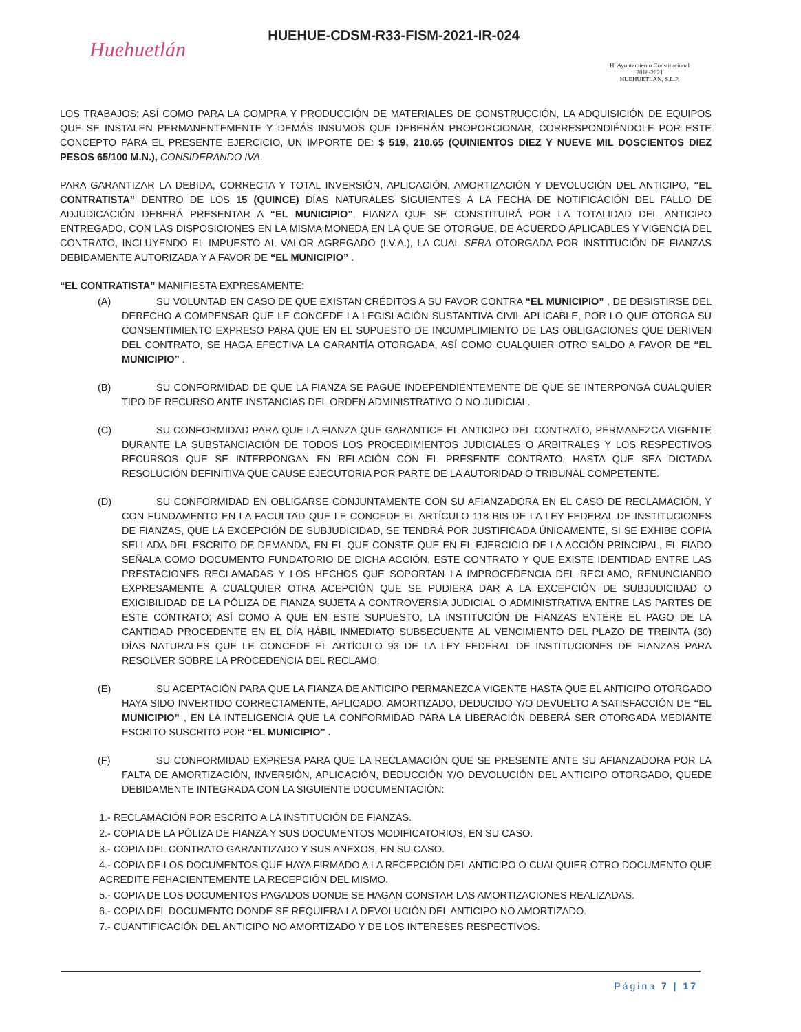Huehuetlán
HUEHUE-CDSM-R33-FISM-2021-IR-024
H. Ayuntamiento Constitucional
2018-2021
HUEHUETLAN, S.L.P.
LOS TRABAJOS; ASÍ COMO PARA LA COMPRA Y PRODUCCIÓN DE MATERIALES DE CONSTRUCCIÓN, LA ADQUISICIÓN DE EQUIPOS QUE SE INSTALEN PERMANENTEMENTE Y DEMÁS INSUMOS QUE DEBERÁN PROPORCIONAR, CORRESPONDIÉNDOLE POR ESTE CONCEPTO PARA EL PRESENTE EJERCICIO, UN IMPORTE DE: $ 519, 210.65 (QUINIENTOS DIEZ Y NUEVE MIL DOSCIENTOS DIEZ PESOS 65/100 M.N.), CONSIDERANDO IVA.
PARA GARANTIZAR LA DEBIDA, CORRECTA Y TOTAL INVERSIÓN, APLICACIÓN, AMORTIZACIÓN Y DEVOLUCIÓN DEL ANTICIPO, “EL CONTRATISTA” DENTRO DE LOS 15 (QUINCE) DÍAS NATURALES SIGUIENTES A LA FECHA DE NOTIFICACIÓN DEL FALLO DE ADJUDICACIÓN DEBERÁ PRESENTAR A “EL MUNICIPIO”, FIANZA QUE SE CONSTITUIRÁ POR LA TOTALIDAD DEL ANTICIPO ENTREGADO, CON LAS DISPOSICIONES EN LA MISMA MONEDA EN LA QUE SE OTORGUE, DE ACUERDO APLICABLES Y VIGENCIA DEL CONTRATO, INCLUYENDO EL IMPUESTO AL VALOR AGREGADO (I.V.A.), LA CUAL SERA OTORGADA POR INSTITUCIÓN DE FIANZAS DEBIDAMENTE AUTORIZADA Y A FAVOR DE “EL MUNICIPIO” .
“EL CONTRATISTA” MANIFIESTA EXPRESAMENTE:
(A) SU VOLUNTAD EN CASO DE QUE EXISTAN CRÉDITOS A SU FAVOR CONTRA “EL MUNICIPIO” , DE DESISTIRSE DEL DERECHO A COMPENSAR QUE LE CONCEDE LA LEGISLACIÓN SUSTANTIVA CIVIL APLICABLE, POR LO QUE OTORGA SU CONSENTIMIENTO EXPRESO PARA QUE EN EL SUPUESTO DE INCUMPLIMIENTO DE LAS OBLIGACIONES QUE DERIVEN DEL CONTRATO, SE HAGA EFECTIVA LA GARANTÍA OTORGADA, ASÍ COMO CUALQUIER OTRO SALDO A FAVOR DE “EL MUNICIPIO” .
(B) SU CONFORMIDAD DE QUE LA FIANZA SE PAGUE INDEPENDIENTEMENTE DE QUE SE INTERPONGA CUALQUIER TIPO DE RECURSO ANTE INSTANCIAS DEL ORDEN ADMINISTRATIVO O NO JUDICIAL.
(C) SU CONFORMIDAD PARA QUE LA FIANZA QUE GARANTICE EL ANTICIPO DEL CONTRATO, PERMANEZCA VIGENTE DURANTE LA SUBSTANCIACIÓN DE TODOS LOS PROCEDIMIENTOS JUDICIALES O ARBITRALES Y LOS RESPECTIVOS RECURSOS QUE SE INTERPONGAN EN RELACIÓN CON EL PRESENTE CONTRATO, HASTA QUE SEA DICTADA RESOLUCIÓN DEFINITIVA QUE CAUSE EJECUTORIA POR PARTE DE LA AUTORIDAD O TRIBUNAL COMPETENTE.
(D) SU CONFORMIDAD EN OBLIGARSE CONJUNTAMENTE CON SU AFIANZADORA EN EL CASO DE RECLAMACIÓN, Y CON FUNDAMENTO EN LA FACULTAD QUE LE CONCEDE EL ARTÍCULO 118 BIS DE LA LEY FEDERAL DE INSTITUCIONES DE FIANZAS, QUE LA EXCEPCIÓN DE SUBJUDICIDAD, SE TENDRÁ POR JUSTIFICADA ÚNICAMENTE, SI SE EXHIBE COPIA SELLADA DEL ESCRITO DE DEMANDA, EN EL QUE CONSTE QUE EN EL EJERCICIO DE LA ACCIÓN PRINCIPAL, EL FIADO SEÑALA COMO DOCUMENTO FUNDATORIO DE DICHA ACCIÓN, ESTE CONTRATO Y QUE EXISTE IDENTIDAD ENTRE LAS PRESTACIONES RECLAMADAS Y LOS HECHOS QUE SOPORTAN LA IMPROCEDENCIA DEL RECLAMO, RENUNCIANDO EXPRESAMENTE A CUALQUIER OTRA ACEPCIÓN QUE SE PUDIERA DAR A LA EXCEPCIÓN DE SUBJUDICIDAD O EXIGIBILIDAD DE LA PÓLIZA DE FIANZA SUJETA A CONTROVERSIA JUDICIAL O ADMINISTRATIVA ENTRE LAS PARTES DE ESTE CONTRATO; ASÍ COMO A QUE EN ESTE SUPUESTO, LA INSTITUCIÓN DE FIANZAS ENTERE EL PAGO DE LA CANTIDAD PROCEDENTE EN EL DÍA HÁBIL INMEDIATO SUBSECUENTE AL VENCIMIENTO DEL PLAZO DE TREINTA (30) DÍAS NATURALES QUE LE CONCEDE EL ARTÍCULO 93 DE LA LEY FEDERAL DE INSTITUCIONES DE FIANZAS PARA RESOLVER SOBRE LA PROCEDENCIA DEL RECLAMO.
(E) SU ACEPTACIÓN PARA QUE LA FIANZA DE ANTICIPO PERMANEZCA VIGENTE HASTA QUE EL ANTICIPO OTORGADO HAYA SIDO INVERTIDO CORRECTAMENTE, APLICADO, AMORTIZADO, DEDUCIDO Y/O DEVUELTO A SATISFACCIÓN DE “EL MUNICIPIO” , EN LA INTELIGENCIA QUE LA CONFORMIDAD PARA LA LIBERACIÓN DEBERÁ SER OTORGADA MEDIANTE ESCRITO SUSCRITO POR “EL MUNICIPIO” .
(F) SU CONFORMIDAD EXPRESA PARA QUE LA RECLAMACIÓN QUE SE PRESENTE ANTE SU AFIANZADORA POR LA FALTA DE AMORTIZACIÓN, INVERSIÓN, APLICACIÓN, DEDUCCIÓN Y/O DEVOLUCIÓN DEL ANTICIPO OTORGADO, QUEDE DEBIDAMENTE INTEGRADA CON LA SIGUIENTE DOCUMENTACIÓN:
1.- RECLAMACIÓN POR ESCRITO A LA INSTITUCIÓN DE FIANZAS.
2.- COPIA DE LA PÓLIZA DE FIANZA Y SUS DOCUMENTOS MODIFICATORIOS, EN SU CASO.
3.- COPIA DEL CONTRATO GARANTIZADO Y SUS ANEXOS, EN SU CASO.
4.- COPIA DE LOS DOCUMENTOS QUE HAYA FIRMADO A LA RECEPCIÓN DEL ANTICIPO O CUALQUIER OTRO DOCUMENTO QUE ACREDITE FEHACIENTEMENTE LA RECEPCIÓN DEL MISMO.
5.- COPIA DE LOS DOCUMENTOS PAGADOS DONDE SE HAGAN CONSTAR LAS AMORTIZACIONES REALIZADAS.
6.- COPIA DEL DOCUMENTO DONDE SE REQUIERA LA DEVOLUCIÓN DEL ANTICIPO NO AMORTIZADO.
7.- CUANTIFICACIÓN DEL ANTICIPO NO AMORTIZADO Y DE LOS INTERESES RESPECTIVOS.
Página 7 | 17